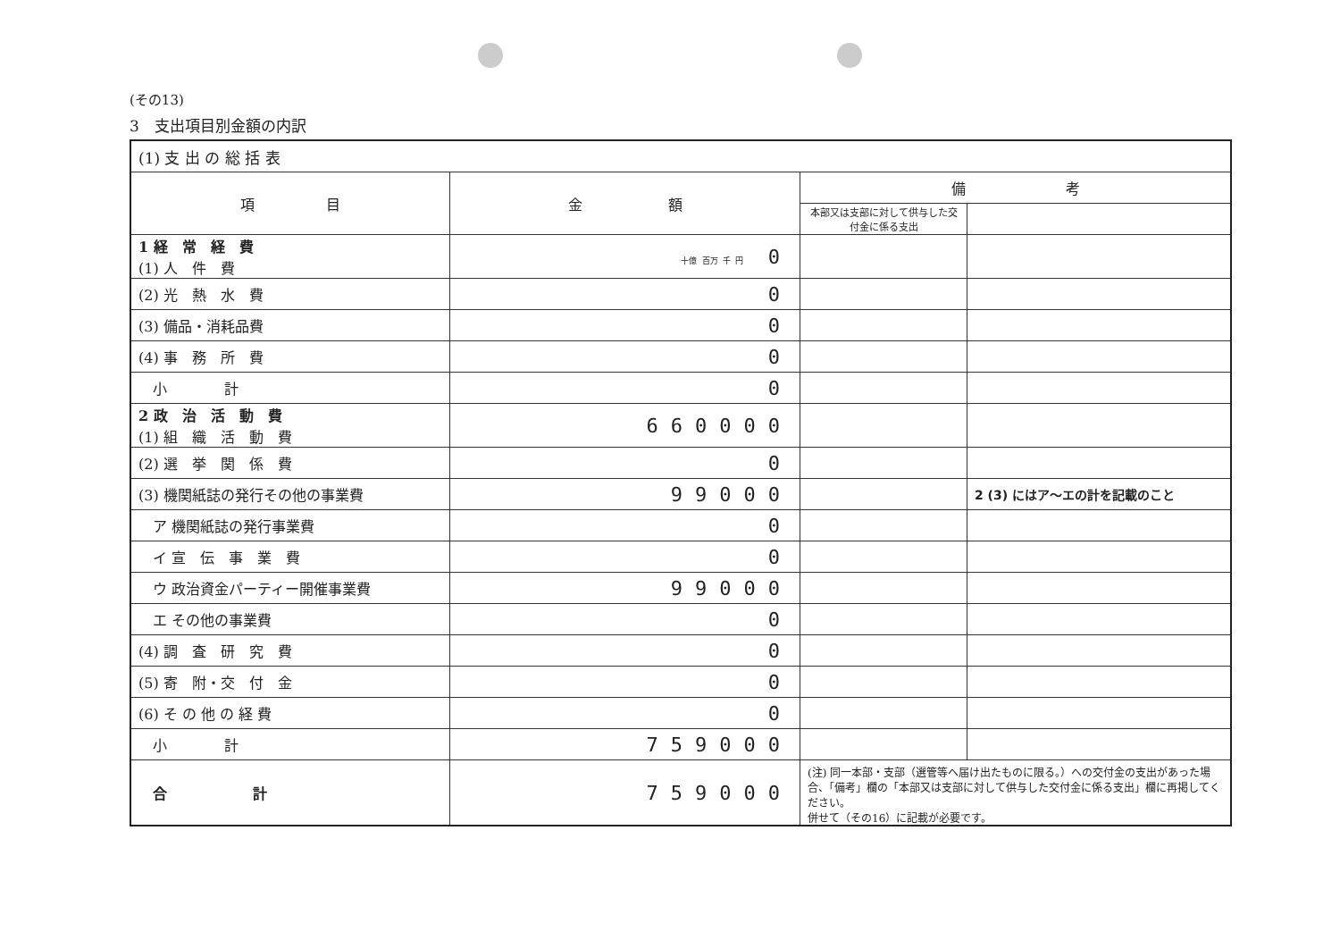(その13)
3　支出項目別金額の内訳
| (1) 支 出 の 総 括 表 | | | |
| 項 目 | 金 額 | 備 考 | |
| | | 本部又は支部に対して供与した交付金に係る支出 | |
| 1 経 常 経 費 (1) 人 件 費 | 十億 百万 千 円 0 | | |
| (2) 光 熱 水 費 | 0 | | |
| (3) 備品・消耗品費 | 0 | | |
| (4) 事 務 所 費 | 0 | | |
| 小 計 | 0 | | |
| 2 政 治 活 動 費 (1) 組 織 活 動 費 | 660000 | | |
| (2) 選 挙 関 係 費 | 0 | | |
| (3) 機関紙誌の発行その他の事業費 | 99000 | | 2 (3) にはア～エの計を記載のこと |
| ア 機関紙誌の発行事業費 | 0 | | |
| イ 宣 伝 事 業 費 | 0 | | |
| ウ 政治資金パーティー開催事業費 | 99000 | | |
| エ その他の事業費 | 0 | | |
| (4) 調 査 研 究 費 | 0 | | |
| (5) 寄 附・交 付 金 | 0 | | |
| (6) そ の 他 の 経 費 | 0 | | |
| 小 計 | 759000 | | |
| 合 計 | 759000 | (注) 同一本部・支部（選管等へ届け出たものに限る。）への交付金の支出があった場合、「備考」欄の「本部又は支部に対して供与した交付金に係る支出」欄に再掲してください。 併せて（その16）に記載が必要です。 | |